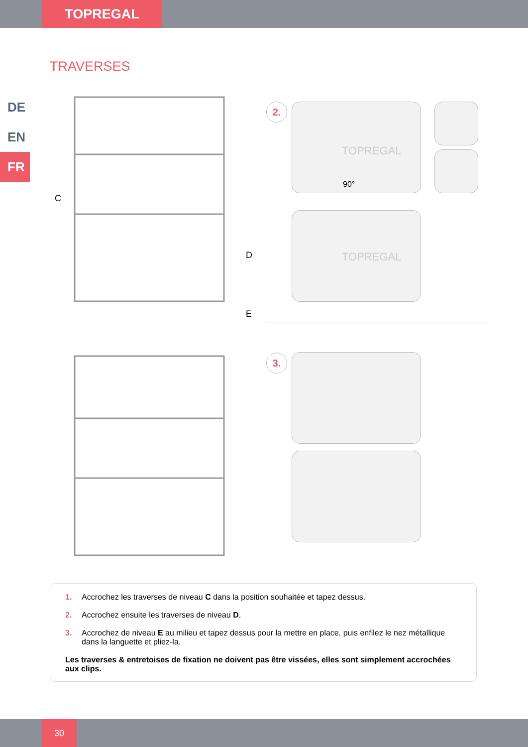TOPREGAL
TRAVERSES
DE
EN
FR
C
D
E
2. 90°
TOPREGAL
TOPREGAL
3.
1. Accrochez les traverses de niveau C dans la position souhaitée et tapez dessus.
2. Accrochez ensuite les traverses de niveau D.
3. Accrochez de niveau E au milieu et tapez dessus pour la mettre en place, puis enfilez le nez métallique dans la languette et pliez-la.
Les traverses & entretoises de fixation ne doivent pas être vissées, elles sont simplement accrochées aux clips.
30